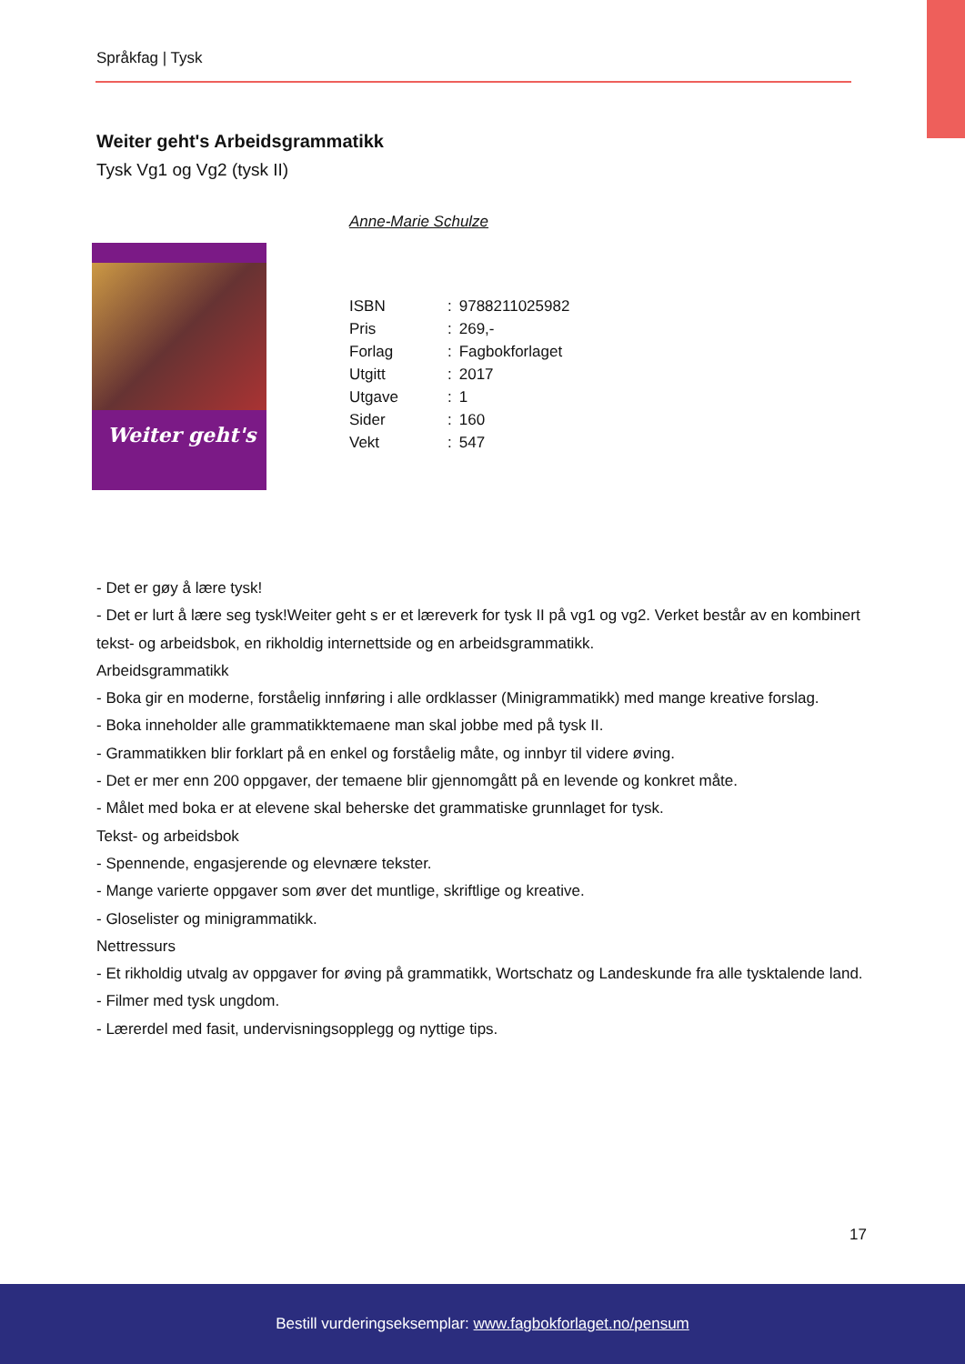Språkfag | Tysk
Weiter geht's Arbeidsgrammatikk
Tysk Vg1 og Vg2 (tysk II)
Anne-Marie Schulze
Weiter geht's
| ISBN | : | 9788211025982 |
| Pris | : | 269,- |
| Forlag | : | Fagbokforlaget |
| Utgitt | : | 2017 |
| Utgave | : | 1 |
| Sider | : | 160 |
| Vekt | : | 547 |
- Det er gøy å lære tysk!
- Det er lurt å lære seg tysk!Weiter geht s er et læreverk for tysk II på vg1 og vg2. Verket består av en kombinert tekst- og arbeidsbok, en rikholdig internettside og en arbeidsgrammatikk.
Arbeidsgrammatikk
- Boka gir en moderne, forståelig innføring i alle ordklasser (Minigrammatikk) med mange kreative forslag.
- Boka inneholder alle grammatikktemaene man skal jobbe med på tysk II.
- Grammatikken blir forklart på en enkel og forståelig måte, og innbyr til videre øving.
- Det er mer enn 200 oppgaver, der temaene blir gjennomgått på en levende og konkret måte.
- Målet med boka er at elevene skal beherske det grammatiske grunnlaget for tysk.
Tekst- og arbeidsbok
- Spennende, engasjerende og elevnære tekster.
- Mange varierte oppgaver som øver det muntlige, skriftlige og kreative.
- Gloselister og minigrammatikk.
Nettressurs
- Et rikholdig utvalg av oppgaver for øving på grammatikk, Wortschatz og Landeskunde fra alle tysktalende land.
- Filmer med tysk ungdom.
- Lærerdel med fasit, undervisningsopplegg og nyttige tips.
17
Bestill vurderingseksemplar: www.fagbokforlaget.no/pensum